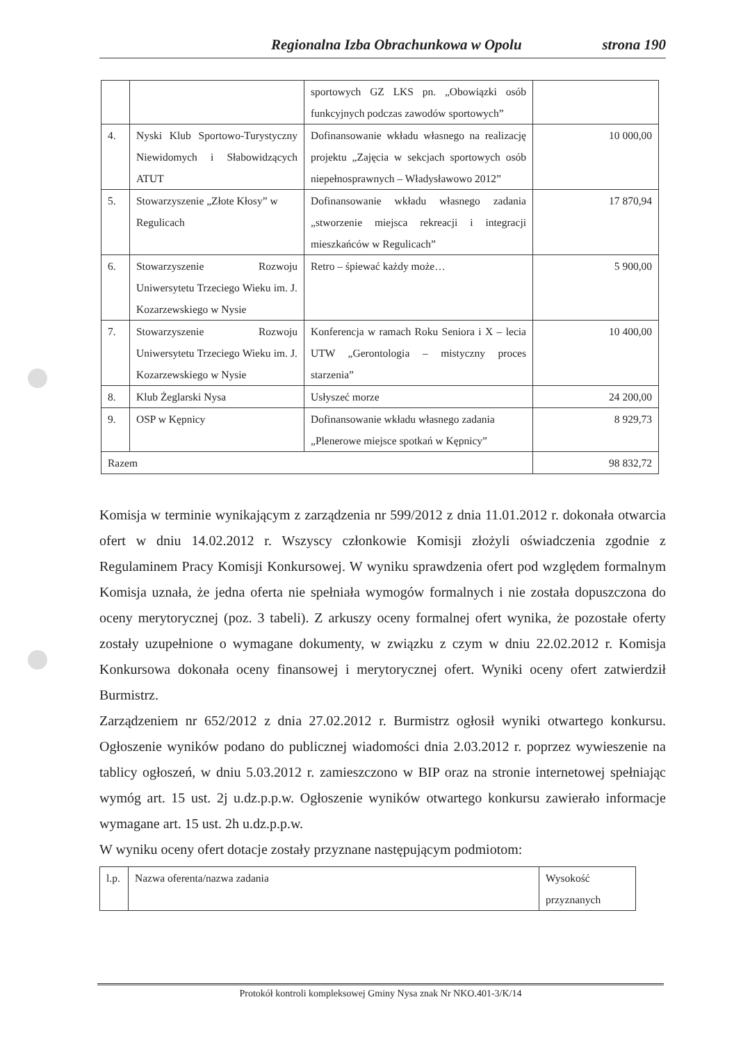Regionalna Izba Obrachunkowa w Opolu strona 190
| | | sportowych GZ LKS pn. „Obowiązki osób funkcyjnych podczas zawodów sportowych” | |
| 4. | Nyski Klub Sportowo-Turystyczny Niewidomych i Słabowidzących ATUT | Dofinansowanie wkładu własnego na realizację projektu „Zajęcia w sekcjach sportowych osób niepełnosprawnych – Władysławowo 2012” | 10 000,00 |
| 5. | Stowarzyszenie „Złote Kłosy” w Regulicach | Dofinansowanie wkładu własnego zadania „stworzenie miejsca rekreacji i integracji mieszkańców w Regulicach” | 17 870,94 |
| 6. | Stowarzyszenie Rozwoju Uniwersytetu Trzeciego Wieku im. J. Kozarzewskiego w Nysie | Retro – śpiewać każdy może… | 5 900,00 |
| 7. | Stowarzyszenie Rozwoju Uniwersytetu Trzeciego Wieku im. J. Kozarzewskiego w Nysie | Konferencja w ramach Roku Seniora i X – lecia UTW „Gerontologia – mistyczny proces starzenia” | 10 400,00 |
| 8. | Klub Żeglarski Nysa | Usłyszeć morze | 24 200,00 |
| 9. | OSP w Kępnicy | Dofinansowanie wkładu własnego zadania „Plenerowe miejsce spotkań w Kępnicy” | 8 929,73 |
| Razem | | | 98 832,72 |
Komisja w terminie wynikającym z zarządzenia nr 599/2012 z dnia 11.01.2012 r. dokonała otwarcia ofert w dniu 14.02.2012 r. Wszyscy członkowie Komisji złożyli oświadczenia zgodnie z Regulaminem Pracy Komisji Konkursowej. W wyniku sprawdzenia ofert pod względem formalnym Komisja uznała, że jedna oferta nie spełniała wymogów formalnych i nie została dopuszczona do oceny merytorycznej (poz. 3 tabeli). Z arkuszy oceny formalnej ofert wynika, że pozostałe oferty zostały uzupełnione o wymagane dokumenty, w związku z czym w dniu 22.02.2012 r. Komisja Konkursowa dokonała oceny finansowej i merytorycznej ofert. Wyniki oceny ofert zatwierdził Burmistrz.
Zarządzeniem nr 652/2012 z dnia 27.02.2012 r. Burmistrz ogłosił wyniki otwartego konkursu. Ogłoszenie wyników podano do publicznej wiadomości dnia 2.03.2012 r. poprzez wywieszenie na tablicy ogłoszeń, w dniu 5.03.2012 r. zamieszczono w BIP oraz na stronie internetowej spełniając wymóg art. 15 ust. 2j u.dz.p.p.w. Ogłoszenie wyników otwartego konkursu zawierało informacje wymagane art. 15 ust. 2h u.dz.p.p.w.
W wyniku oceny ofert dotacje zostały przyznane następującym podmiotom:
| l.p. | Nazwa oferenta/nazwa zadania | Wysokość przyznanych |
Protokół kontroli kompleksowej Gminy Nysa znak Nr NKO.401-3/K/14